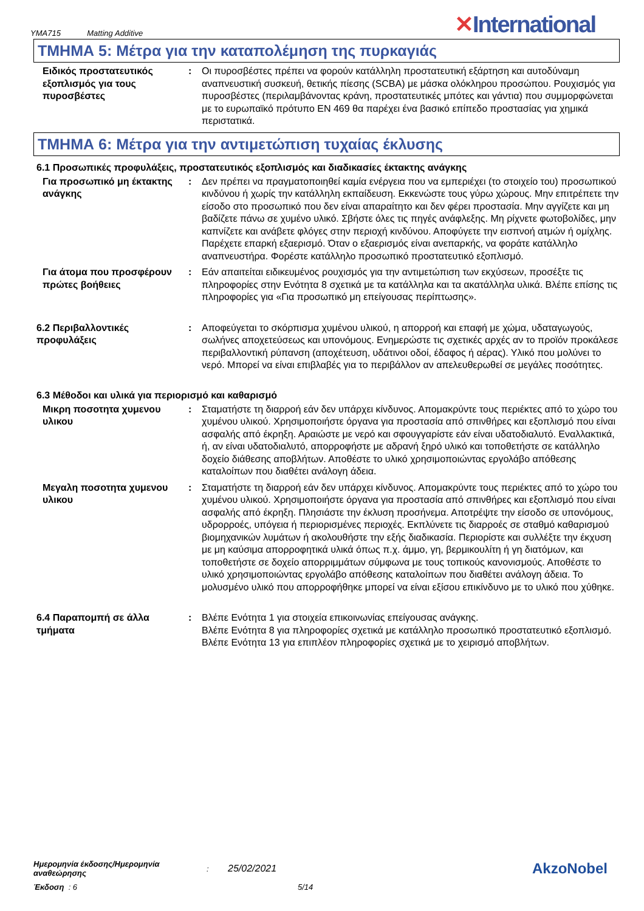YMA715 Matting Additive
✕International
ΤΜΗΜΑ 5: Μέτρα για την καταπολέμηση της πυρκαγιάς
Ειδικός προστατευτικός εξοπλισμός για τους πυροσβέστες
: Οι πυροσβέστες πρέπει να φορούν κατάλληλη προστατευτική εξάρτηση και αυτοδύναμη αναπνευστική συσκευή, θετικής πίεσης (SCBA) με μάσκα ολόκληρου προσώπου. Ρουχισμός για πυροσβέστες (περιλαμβάνοντας κράνη, προστατευτικές μπότες και γάντια) που συμμορφώνεται με το ευρωπαϊκό πρότυπο EN 469 θα παρέχει ένα βασικό επίπεδο προστασίας για χημικά περιστατικά.
ΤΜΗΜΑ 6: Μέτρα για την αντιμετώπιση τυχαίας έκλυσης
6.1 Προσωπικές προφυλάξεις, προστατευτικός εξοπλισμός και διαδικασίες έκτακτης ανάγκης
Για προσωπικό μη έκτακτης ανάγκης
: Δεν πρέπει να πραγματοποιηθεί καμία ενέργεια που να εμπεριέχει (το στοιχείο του) προσωπικού κινδύνου ή χωρίς την κατάλληλη εκπαίδευση. Εκκενώστε τους γύρω χώρους. Μην επιτρέπετε την είσοδο στο προσωπικό που δεν είναι απαραίτητο και δεν φέρει προστασία. Μην αγγίζετε και μη βαδίζετε πάνω σε χυμένο υλικό. Σβήστε όλες τις πηγές ανάφλεξης. Μη ρίχνετε φωτοβολίδες, μην καπνίζετε και ανάβετε φλόγες στην περιοχή κινδύνου. Αποφύγετε την εισπνοή ατμών ή ομίχλης. Παρέχετε επαρκή εξαερισμό. Όταν ο εξαερισμός είναι ανεπαρκής, να φοράτε κατάλληλο αναπνευστήρα. Φορέστε κατάλληλο προσωπικό προστατευτικό εξοπλισμό.
Για άτομα που προσφέρουν πρώτες βοήθειες
: Εάν απαιτείται ειδικευμένος ρουχισμός για την αντιμετώπιση των εκχύσεων, προσέξτε τις πληροφορίες στην Ενότητα 8 σχετικά με τα κατάλληλα και τα ακατάλληλα υλικά. Βλέπε επίσης τις πληροφορίες για «Για προσωπικό μη επείγουσας περίπτωσης».
6.2 Περιβαλλοντικές προφυλάξεις
: Αποφεύγεται το σκόρπισμα χυμένου υλικού, η απορροή και επαφή με χώμα, υδαταγωγούς, σωλήνες αποχετεύσεως και υπονόμους. Ενημερώστε τις σχετικές αρχές αν το προϊόν προκάλεσε περιβαλλοντική ρύπανση (αποχέτευση, υδάτινοι οδοί, έδαφος ή αέρας). Υλικό που μολύνει το νερό. Μπορεί να είναι επιβλαβές για το περιβάλλον αν απελευθερωθεί σε μεγάλες ποσότητες.
6.3 Μέθοδοι και υλικά για περιορισμό και καθαρισμό
Μικρη ποσοτητα χυμενου υλικου
: Σταματήστε τη διαρροή εάν δεν υπάρχει κίνδυνος. Απομακρύντε τους περιέκτες από το χώρο του χυμένου υλικού. Χρησιμοποιήστε όργανα για προστασία από σπινθήρες και εξοπλισμό που είναι ασφαλής από έκρηξη. Αραιώστε με νερό και σφουγγαρίστε εάν είναι υδατοδιαλυτό. Εναλλακτικά, ή, αν είναι υδατοδιαλυτό, απορροφήστε με αδρανή ξηρό υλικό και τοποθετήστε σε κατάλληλο δοχείο διάθεσης αποβλήτων. Αποθέστε το υλικό χρησιμοποιώντας εργολάβο απόθεσης καταλοίπων που διαθέτει ανάλογη άδεια.
Μεγαλη ποσοτητα χυμενου υλικου
: Σταματήστε τη διαρροή εάν δεν υπάρχει κίνδυνος. Απομακρύντε τους περιέκτες από το χώρο του χυμένου υλικού. Χρησιμοποιήστε όργανα για προστασία από σπινθήρες και εξοπλισμό που είναι ασφαλής από έκρηξη. Πλησιάστε την έκλυση προσήνεμα. Αποτρέψτε την είσοδο σε υπονόμους, υδρορροές, υπόγεια ή περιορισμένες περιοχές. Εκπλύνετε τις διαρροές σε σταθμό καθαρισμού βιομηχανικών λυμάτων ή ακολουθήστε την εξής διαδικασία. Περιορίστε και συλλέξτε την έκχυση με μη καύσιμα απορροφητικά υλικά όπως π.χ. άμμο, γη, βερμικουλίτη ή γη διατόμων, και τοποθετήστε σε δοχείο απορριμμάτων σύμφωνα με τους τοπικούς κανονισμούς. Αποθέστε το υλικό χρησιμοποιώντας εργολάβο απόθεσης καταλοίπων που διαθέτει ανάλογη άδεια. Το μολυσμένο υλικό που απορροφήθηκε μπορεί να είναι εξίσου επικίνδυνο με το υλικό που χύθηκε.
6.4 Παραπομπή σε άλλα τμήματα
: Βλέπε Ενότητα 1 για στοιχεία επικοινωνίας επείγουσας ανάγκης.
Βλέπε Ενότητα 8 για πληροφορίες σχετικά με κατάλληλο προσωπικό προστατευτικό εξοπλισμό.
Βλέπε Ενότητα 13 για επιπλέον πληροφορίες σχετικά με το χειρισμό αποβλήτων.
Ημερομηνία έκδοσης/Ημερομηνία αναθεώρησης
:
25/02/2021
AkzoNobel
Έκδοση : 6 5/14